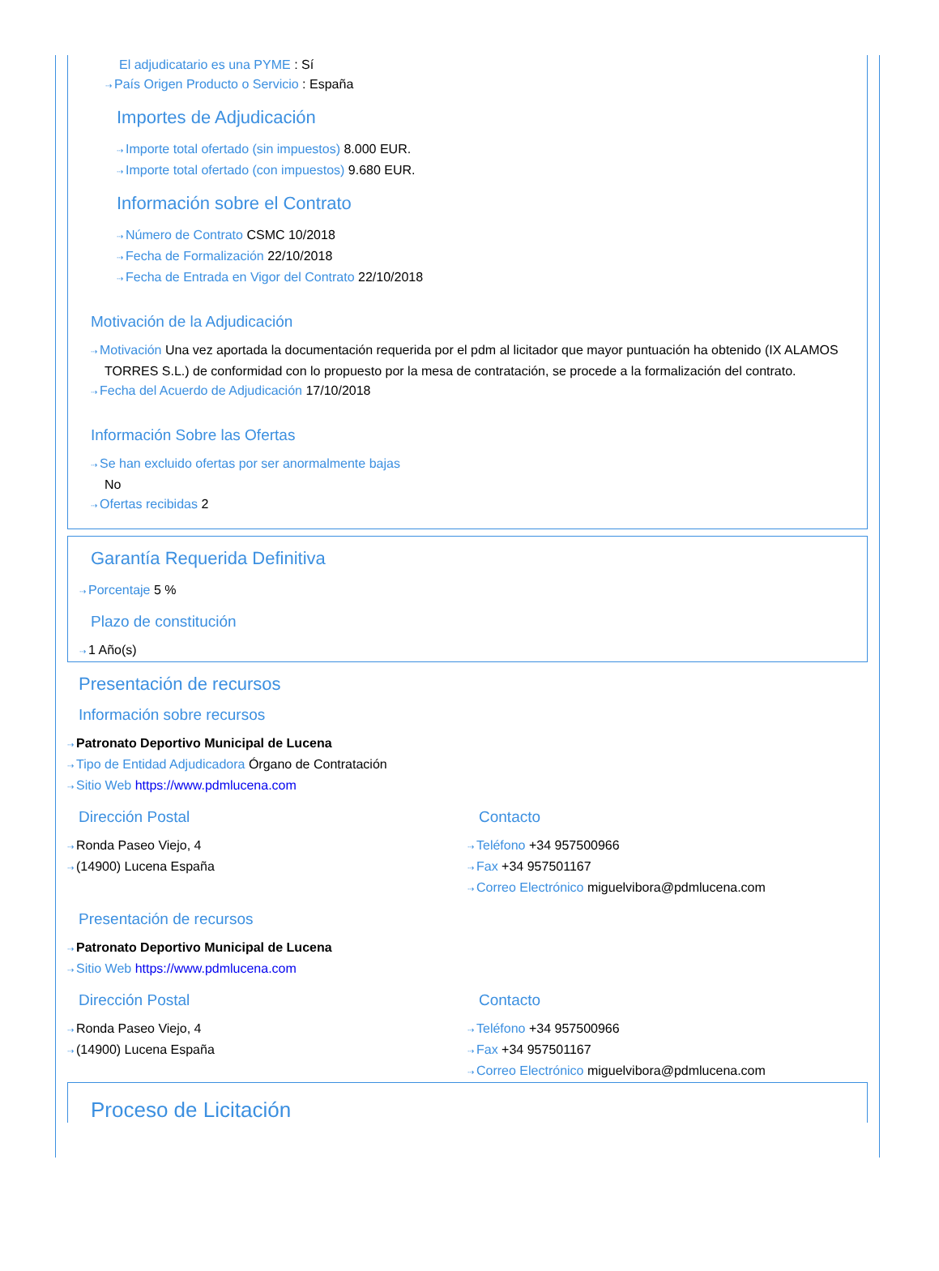El adjudicatario es una PYME : Sí
⇢ País Origen Producto o Servicio : España
Importes de Adjudicación
⇢ Importe total ofertado (sin impuestos) 8.000 EUR.
⇢ Importe total ofertado (con impuestos) 9.680 EUR.
Información sobre el Contrato
⇢ Número de Contrato CSMC 10/2018
⇢ Fecha de Formalización 22/10/2018
⇢ Fecha de Entrada en Vigor del Contrato 22/10/2018
Motivación de la Adjudicación
⇢ Motivación Una vez aportada la documentación requerida por el pdm al licitador que mayor puntuación ha obtenido (IX ALAMOS TORRES S.L.) de conformidad con lo propuesto por la mesa de contratación, se procede a la formalización del contrato.
⇢ Fecha del Acuerdo de Adjudicación 17/10/2018
Información Sobre las Ofertas
⇢ Se han excluido ofertas por ser anormalmente bajas
No
⇢ Ofertas recibidas 2
Garantía Requerida Definitiva
⇢ Porcentaje 5 %
Plazo de constitución
⇢ 1 Año(s)
Presentación de recursos
Información sobre recursos
⇢ Patronato Deportivo Municipal de Lucena
⇢ Tipo de Entidad Adjudicadora Órgano de Contratación
⇢ Sitio Web https://www.pdmlucena.com
Dirección Postal
⇢ Ronda Paseo Viejo, 4
⇢ (14900) Lucena España
Contacto
⇢ Teléfono +34 957500966
⇢ Fax +34 957501167
⇢ Correo Electrónico miguelvibora@pdmlucena.com
Presentación de recursos
⇢ Patronato Deportivo Municipal de Lucena
⇢ Sitio Web https://www.pdmlucena.com
Dirección Postal
⇢ Ronda Paseo Viejo, 4
⇢ (14900) Lucena España
Contacto
⇢ Teléfono +34 957500966
⇢ Fax +34 957501167
⇢ Correo Electrónico miguelvibora@pdmlucena.com
Proceso de Licitación